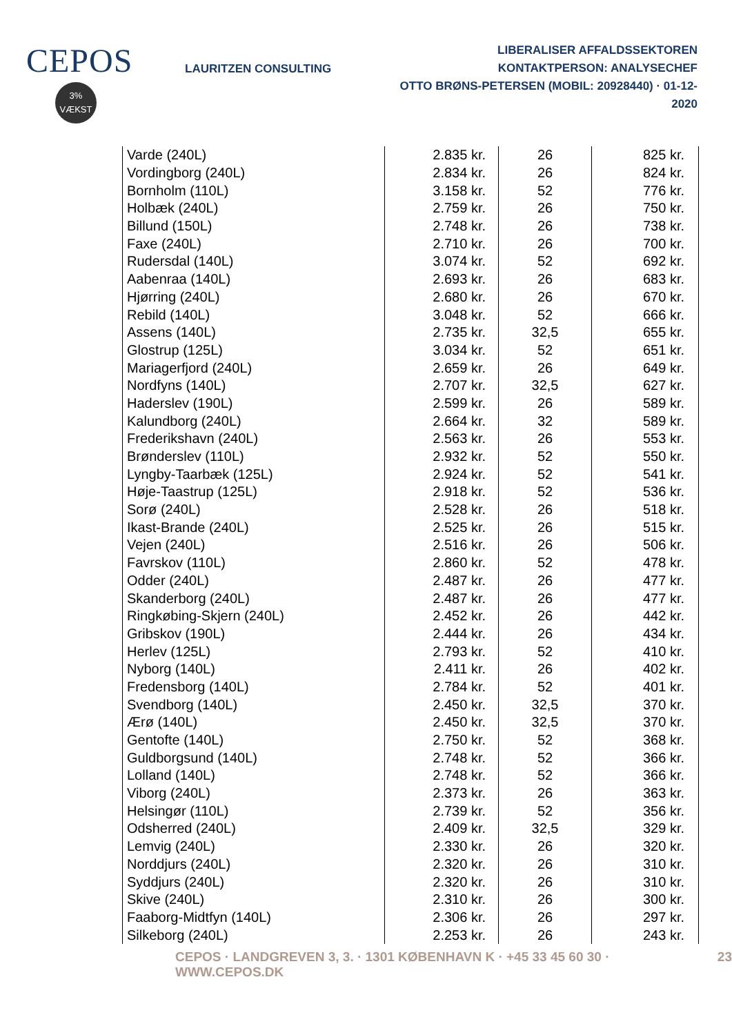CEPOS
3%
VÆKST
LAURITZEN CONSULTING
LIBERALISER AFFALDSSEKTOREN
KONTAKTPERSON: ANALYSECHEF
OTTO BRØNS-PETERSEN (MOBIL: 20928440) · 01-12-2020
| Varde (240L) | 2.835 kr. | 26 | 825 kr. |
| Vordingborg (240L) | 2.834 kr. | 26 | 824 kr. |
| Bornholm (110L) | 3.158 kr. | 52 | 776 kr. |
| Holbæk (240L) | 2.759 kr. | 26 | 750 kr. |
| Billund (150L) | 2.748 kr. | 26 | 738 kr. |
| Faxe (240L) | 2.710 kr. | 26 | 700 kr. |
| Rudersdal (140L) | 3.074 kr. | 52 | 692 kr. |
| Aabenraa (140L) | 2.693 kr. | 26 | 683 kr. |
| Hjørring (240L) | 2.680 kr. | 26 | 670 kr. |
| Rebild (140L) | 3.048 kr. | 52 | 666 kr. |
| Assens (140L) | 2.735 kr. | 32,5 | 655 kr. |
| Glostrup (125L) | 3.034 kr. | 52 | 651 kr. |
| Mariagerfjord (240L) | 2.659 kr. | 26 | 649 kr. |
| Nordfyns (140L) | 2.707 kr. | 32,5 | 627 kr. |
| Haderslev (190L) | 2.599 kr. | 26 | 589 kr. |
| Kalundborg (240L) | 2.664 kr. | 32 | 589 kr. |
| Frederikshavn (240L) | 2.563 kr. | 26 | 553 kr. |
| Brønderslev (110L) | 2.932 kr. | 52 | 550 kr. |
| Lyngby-Taarbæk (125L) | 2.924 kr. | 52 | 541 kr. |
| Høje-Taastrup (125L) | 2.918 kr. | 52 | 536 kr. |
| Sorø (240L) | 2.528 kr. | 26 | 518 kr. |
| Ikast-Brande (240L) | 2.525 kr. | 26 | 515 kr. |
| Vejen (240L) | 2.516 kr. | 26 | 506 kr. |
| Favrskov (110L) | 2.860 kr. | 52 | 478 kr. |
| Odder (240L) | 2.487 kr. | 26 | 477 kr. |
| Skanderborg (240L) | 2.487 kr. | 26 | 477 kr. |
| Ringkøbing-Skjern (240L) | 2.452 kr. | 26 | 442 kr. |
| Gribskov (190L) | 2.444 kr. | 26 | 434 kr. |
| Herlev (125L) | 2.793 kr. | 52 | 410 kr. |
| Nyborg (140L) | 2.411 kr. | 26 | 402 kr. |
| Fredensborg (140L) | 2.784 kr. | 52 | 401 kr. |
| Svendborg (140L) | 2.450 kr. | 32,5 | 370 kr. |
| Ærø (140L) | 2.450 kr. | 32,5 | 370 kr. |
| Gentofte (140L) | 2.750 kr. | 52 | 368 kr. |
| Guldborgsund (140L) | 2.748 kr. | 52 | 366 kr. |
| Lolland (140L) | 2.748 kr. | 52 | 366 kr. |
| Viborg (240L) | 2.373 kr. | 26 | 363 kr. |
| Helsingør (110L) | 2.739 kr. | 52 | 356 kr. |
| Odsherred (240L) | 2.409 kr. | 32,5 | 329 kr. |
| Lemvig (240L) | 2.330 kr. | 26 | 320 kr. |
| Norddjurs (240L) | 2.320 kr. | 26 | 310 kr. |
| Syddjurs (240L) | 2.320 kr. | 26 | 310 kr. |
| Skive (240L) | 2.310 kr. | 26 | 300 kr. |
| Faaborg-Midtfyn (140L) | 2.306 kr. | 26 | 297 kr. |
| Silkeborg (240L) | 2.253 kr. | 26 | 243 kr. |
CEPOS · LANDGREVEN 3, 3. · 1301 KØBENHAVN K · +45 33 45 60 30 · WWW.CEPOS.DK 23